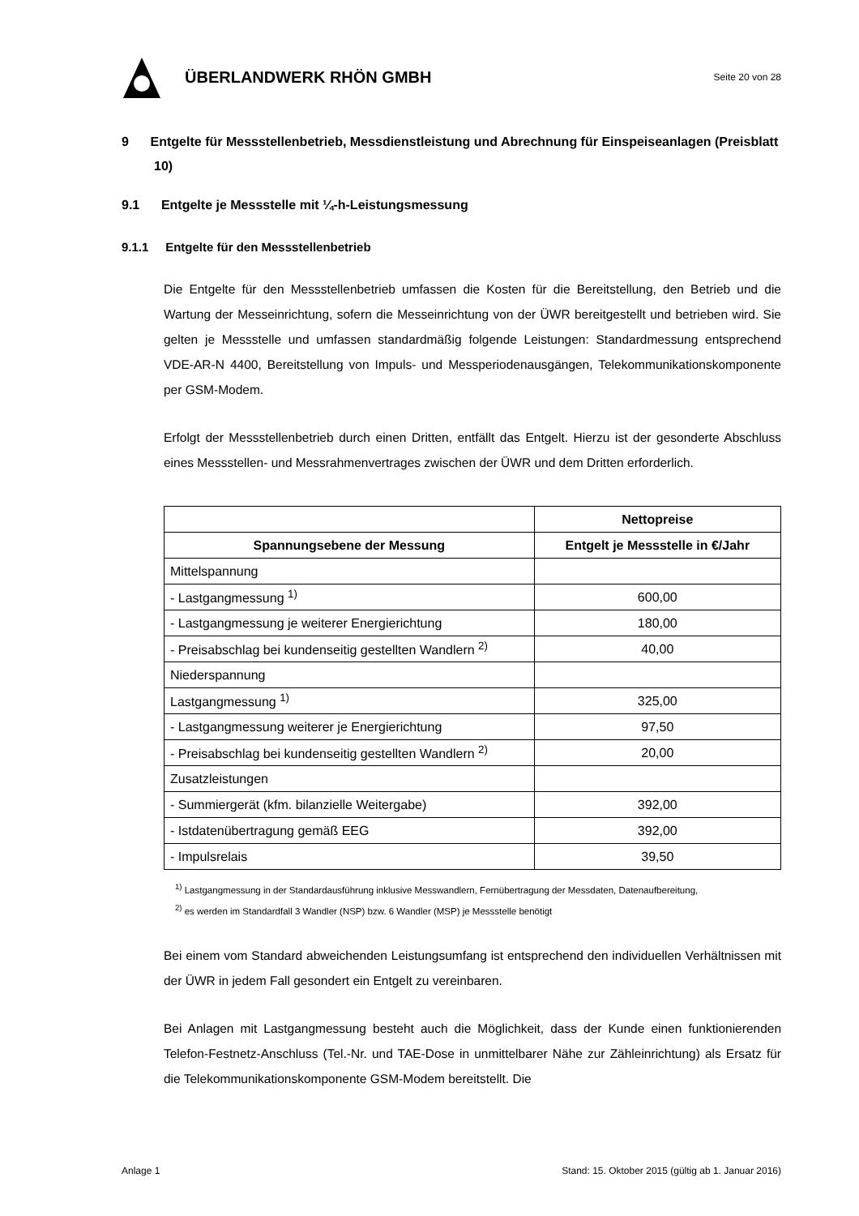ÜBERLANDWERK RHÖN GMBH
Seite 20 von 28
9 Entgelte für Messstellenbetrieb, Messdienstleistung und Abrechnung für Einspeiseanlagen (Preisblatt 10)
9.1 Entgelte je Messstelle mit ¼-h-Leistungsmessung
9.1.1 Entgelte für den Messstellenbetrieb
Die Entgelte für den Messstellenbetrieb umfassen die Kosten für die Bereitstellung, den Betrieb und die Wartung der Messeinrichtung, sofern die Messeinrichtung von der ÜWR bereitgestellt und betrieben wird. Sie gelten je Messstelle und umfassen standardmäßig folgende Leistungen: Standardmessung entsprechend VDE-AR-N 4400, Bereitstellung von Impuls- und Messperiodenausgängen, Telekommunikationskomponente per GSM-Modem.
Erfolgt der Messstellenbetrieb durch einen Dritten, entfällt das Entgelt. Hierzu ist der gesonderte Abschluss eines Messstellen- und Messrahmenvertrages zwischen der ÜWR und dem Dritten erforderlich.
| | Nettopreise |
| --- | --- |
| Spannungsebene der Messung | Entgelt je Messstelle in €/Jahr |
| Mittelspannung | |
| - Lastgangmessung <sup>1)</sup> | 600,00 |
| - Lastgangmessung je weiterer Energierichtung | 180,00 |
| - Preisabschlag bei kundenseitig gestellten Wandlern <sup>2)</sup> | 40,00 |
| Niederspannung | |
| Lastgangmessung <sup>1)</sup> | 325,00 |
| - Lastgangmessung weiterer je Energierichtung | 97,50 |
| - Preisabschlag bei kundenseitig gestellten Wandlern <sup>2)</sup> | 20,00 |
| Zusatzleistungen | |
| - Summiergerät (kfm. bilanzielle Weitergabe) | 392,00 |
| - Istdatenübertragung gemäß EEG | 392,00 |
| - Impulsrelais | 39,50 |
<sup>1)</sup> Lastgangmessung in der Standardausführung inklusive Messwandlern, Fernübertragung der Messdaten, Datenaufbereitung,
<sup>2)</sup> es werden im Standardfall 3 Wandler (NSP) bzw. 6 Wandler (MSP) je Messstelle benötigt
Bei einem vom Standard abweichenden Leistungsumfang ist entsprechend den individuellen Verhältnissen mit der ÜWR in jedem Fall gesondert ein Entgelt zu vereinbaren.
Bei Anlagen mit Lastgangmessung besteht auch die Möglichkeit, dass der Kunde einen funktionierenden Telefon-Festnetz-Anschluss (Tel.-Nr. und TAE-Dose in unmittelbarer Nähe zur Zähleinrichtung) als Ersatz für die Telekommunikationskomponente GSM-Modem bereitstellt. Die
Anlage 1 Stand: 15. Oktober 2015 (gültig ab 1. Januar 2016)